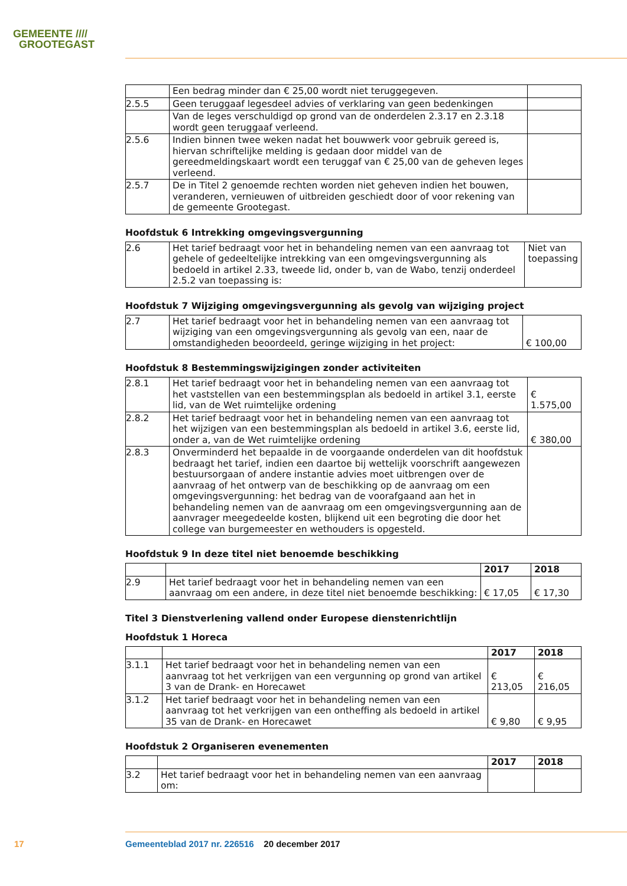GEMEENTE ////
GROOTEGAST
| | Een bedrag minder dan € 25,00 wordt niet teruggegeven. | |
| 2.5.5 | Geen teruggaaf legesdeel advies of verklaring van geen bedenkingen | |
| | Van de leges verschuldigd op grond van de onderdelen 2.3.17 en 2.3.18 wordt geen teruggaaf verleend. | |
| 2.5.6 | Indien binnen twee weken nadat het bouwwerk voor gebruik gereed is, hiervan schriftelijke melding is gedaan door middel van de gereedmeldingskaart wordt een teruggaf van € 25,00 van de geheven leges verleend. | |
| 2.5.7 | De in Titel 2 genoemde rechten worden niet geheven indien het bouwen, veranderen, vernieuwen of uitbreiden geschiedt door of voor rekening van de gemeente Grootegast. | |
Hoofdstuk 6 Intrekking omgevingsvergunning
| 2.6 | Het tarief bedraagt voor het in behandeling nemen van een aanvraag tot gehele of gedeeltelijke intrekking van een omgevingsvergunning als bedoeld in artikel 2.33, tweede lid, onder b, van de Wabo, tenzij onderdeel 2.5.2 van toepassing is: | Niet van toepassing |
Hoofdstuk 7 Wijziging omgevingsvergunning als gevolg van wijziging project
| 2.7 | Het tarief bedraagt voor het in behandeling nemen van een aanvraag tot wijziging van een omgevingsvergunning als gevolg van een, naar de omstandigheden beoordeeld, geringe wijziging in het project: | € 100,00 |
Hoofdstuk 8 Bestemmingswijzigingen zonder activiteiten
| 2.8.1 | Het tarief bedraagt voor het in behandeling nemen van een aanvraag tot het vaststellen van een bestemmingsplan als bedoeld in artikel 3.1, eerste lid, van de Wet ruimtelijke ordening | € 1.575,00 |
| 2.8.2 | Het tarief bedraagt voor het in behandeling nemen van een aanvraag tot het wijzigen van een bestemmingsplan als bedoeld in artikel 3.6, eerste lid, onder a, van de Wet ruimtelijke ordening | € 380,00 |
| 2.8.3 | Onverminderd het bepaalde in de voorgaande onderdelen van dit hoofdstuk bedraagt het tarief, indien een daartoe bij wettelijk voorschrift aangewezen bestuursorgaan of andere instantie advies moet uitbrengen over de aanvraag of het ontwerp van de beschikking op de aanvraag om een omgevingsvergunning: het bedrag van de voorafgaand aan het in behandeling nemen van de aanvraag om een omgevingsvergunning aan de aanvrager meegedeelde kosten, blijkend uit een begroting die door het college van burgemeester en wethouders is opgesteld. | |
Hoofdstuk 9 In deze titel niet benoemde beschikking
| | | 2017 | 2018 |
| 2.9 | Het tarief bedraagt voor het in behandeling nemen van een aanvraag om een andere, in deze titel niet benoemde beschikking: | € 17,05 | € 17,30 |
Titel 3 Dienstverlening vallend onder Europese dienstenrichtlijn
Hoofdstuk 1 Horeca
| | | 2017 | 2018 |
| 3.1.1 | Het tarief bedraagt voor het in behandeling nemen van een aanvraag tot het verkrijgen van een vergunning op grond van artikel 3 van de Drank- en Horecawet | € 213,05 | € 216,05 |
| 3.1.2 | Het tarief bedraagt voor het in behandeling nemen van een aanvraag tot het verkrijgen van een ontheffing als bedoeld in artikel 35 van de Drank- en Horecawet | € 9,80 | € 9,95 |
Hoofdstuk 2 Organiseren evenementen
| | | 2017 | 2018 |
| 3.2 | Het tarief bedraagt voor het in behandeling nemen van een aanvraag om: | | |
17
Gemeenteblad 2017 nr. 226516 20 december 2017